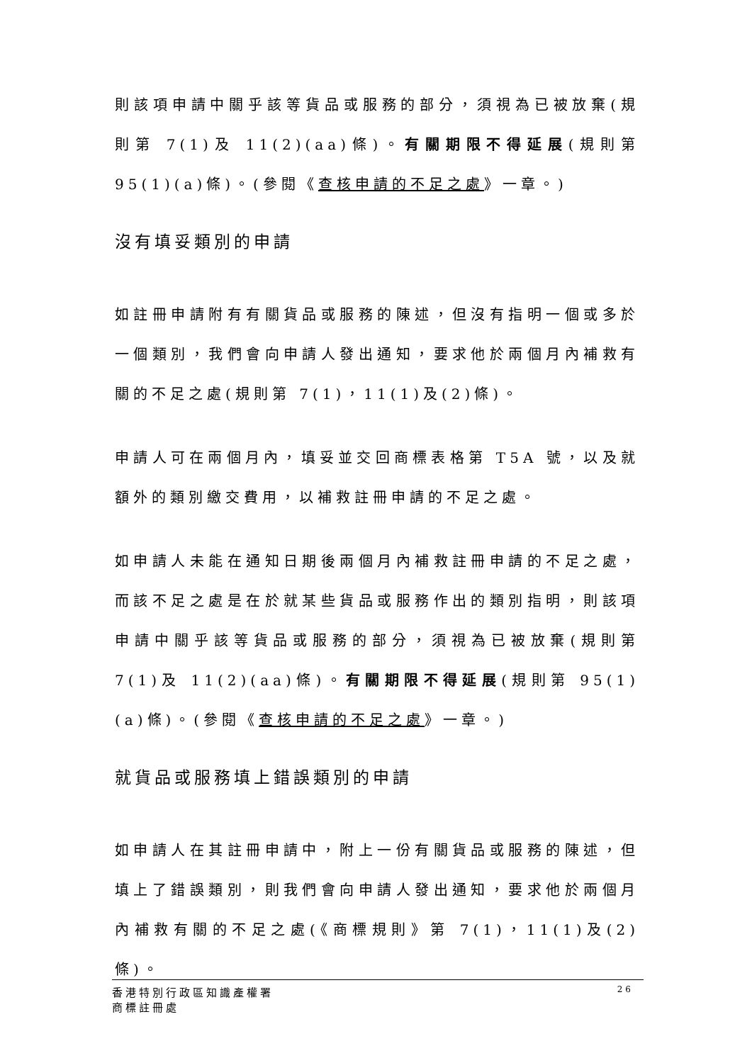則該項申請中關乎該等貨品或服務的部分，須視為已被放棄(規則第 7(1)及 11(2)(aa)條)。有關期限不得延展(規則第 95(1)(a)條)。(參閱《查核申請的不足之處》一章。)
沒有填妥類別的申請
如註冊申請附有有關貨品或服務的陳述，但沒有指明一個或多於一個類別，我們會向申請人發出通知，要求他於兩個月內補救有關的不足之處(規則第 7(1)，11(1)及(2)條)。
申請人可在兩個月內，填妥並交回商標表格第 T5A 號，以及就額外的類別繳交費用，以補救註冊申請的不足之處。
如申請人未能在通知日期後兩個月內補救註冊申請的不足之處，而該不足之處是在於就某些貨品或服務作出的類別指明，則該項申請中關乎該等貨品或服務的部分，須視為已被放棄(規則第 7(1)及 11(2)(aa)條)。有關期限不得延展(規則第 95(1)(a)條)。(參閱《查核申請的不足之處》一章。)
就貨品或服務填上錯誤類別的申請
如申請人在其註冊申請中，附上一份有關貨品或服務的陳述，但填上了錯誤類別，則我們會向申請人發出通知，要求他於兩個月內補救有關的不足之處(《商標規則》第 7(1)，11(1)及(2)條)。
香港特別行政區知識產權署
商標註冊處
26